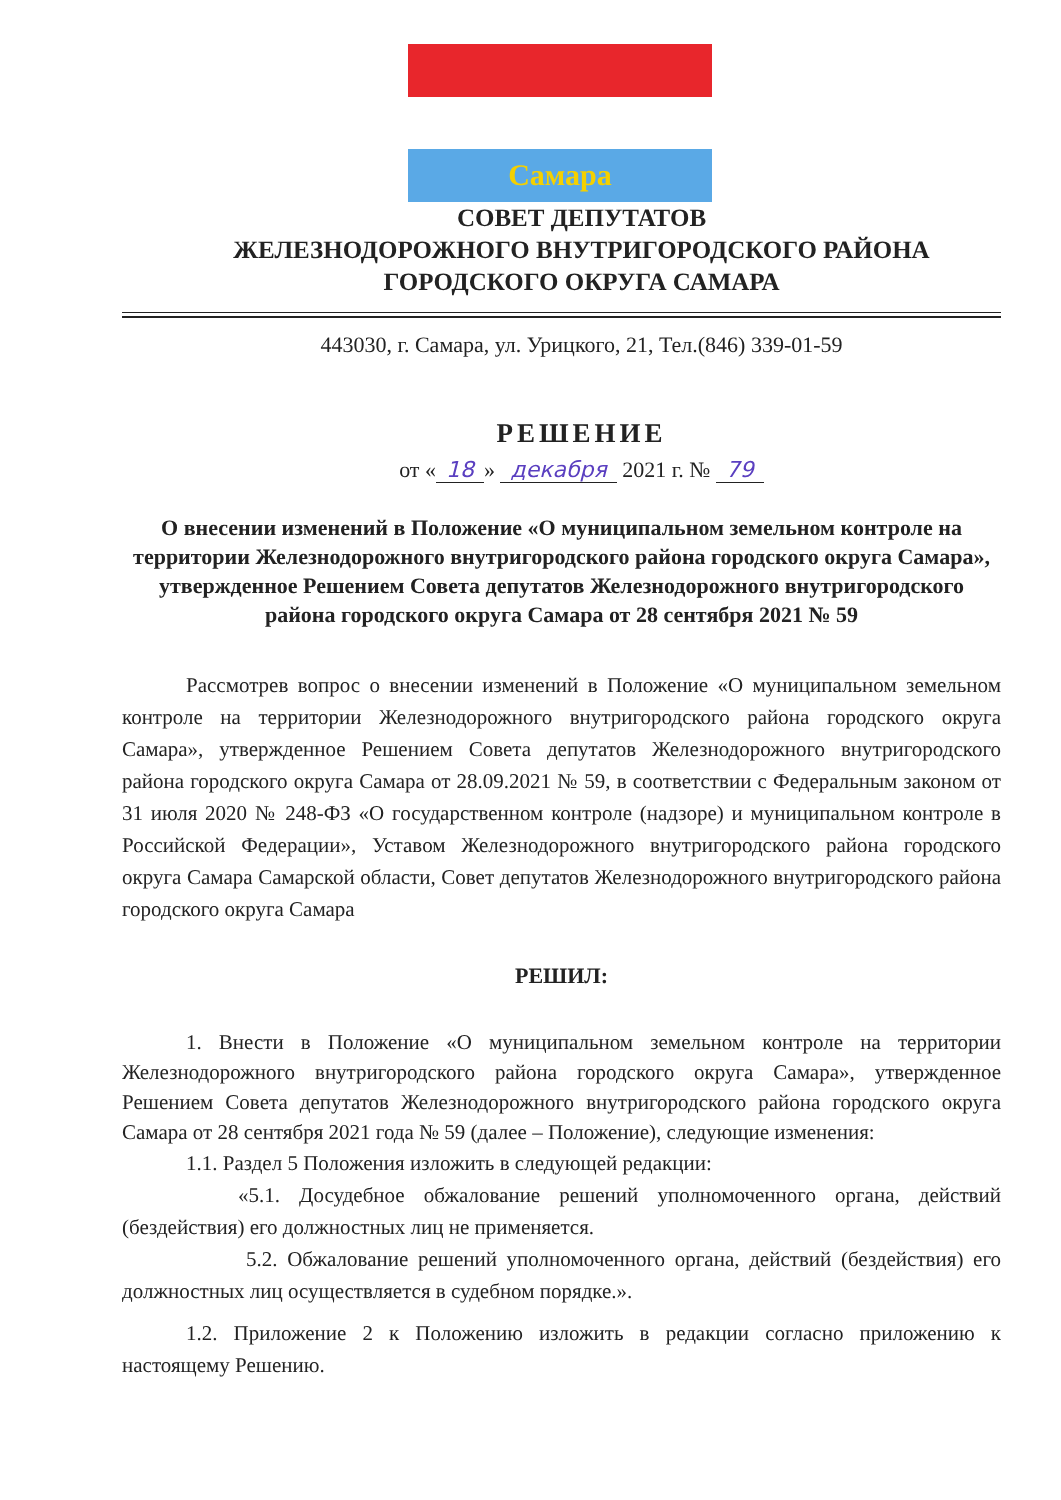Самара
СОВЕТ ДЕПУТАТОВ
ЖЕЛЕЗНОДОРОЖНОГО ВНУТРИГОРОДСКОГО РАЙОНА
ГОРОДСКОГО ОКРУГА САМАРА
443030, г. Самара, ул. Урицкого, 21, Тел.(846) 339-01-59
РЕШЕНИЕ
от « 18 » декабря 2021 г. № 79
О внесении изменений в Положение «О муниципальном земельном контроле на территории Железнодорожного внутригородского района городского округа Самара», утвержденное Решением Совета депутатов Железнодорожного внутригородского района городского округа Самара от 28 сентября 2021 № 59
Рассмотрев вопрос о внесении изменений в Положение «О муниципальном земельном контроле на территории Железнодорожного внутригородского района городского округа Самара», утвержденное Решением Совета депутатов Железнодорожного внутригородского района городского округа Самара от 28.09.2021 № 59, в соответствии с Федеральным законом от 31 июля 2020 № 248-ФЗ «О государственном контроле (надзоре) и муниципальном контроле в Российской Федерации», Уставом Железнодорожного внутригородского района городского округа Самара Самарской области, Совет депутатов Железнодорожного внутригородского района городского округа Самара
РЕШИЛ:
1. Внести в Положение «О муниципальном земельном контроле на территории Железнодорожного внутригородского района городского округа Самара», утвержденное Решением Совета депутатов Железнодорожного внутригородского района городского округа Самара от 28 сентября 2021 года № 59 (далее – Положение), следующие изменения:
1.1. Раздел 5 Положения изложить в следующей редакции:
«5.1. Досудебное обжалование решений уполномоченного органа, действий (бездействия) его должностных лиц не применяется.
5.2. Обжалование решений уполномоченного органа, действий (бездействия) его должностных лиц осуществляется в судебном порядке.».
1.2. Приложение 2 к Положению изложить в редакции согласно приложению к настоящему Решению.